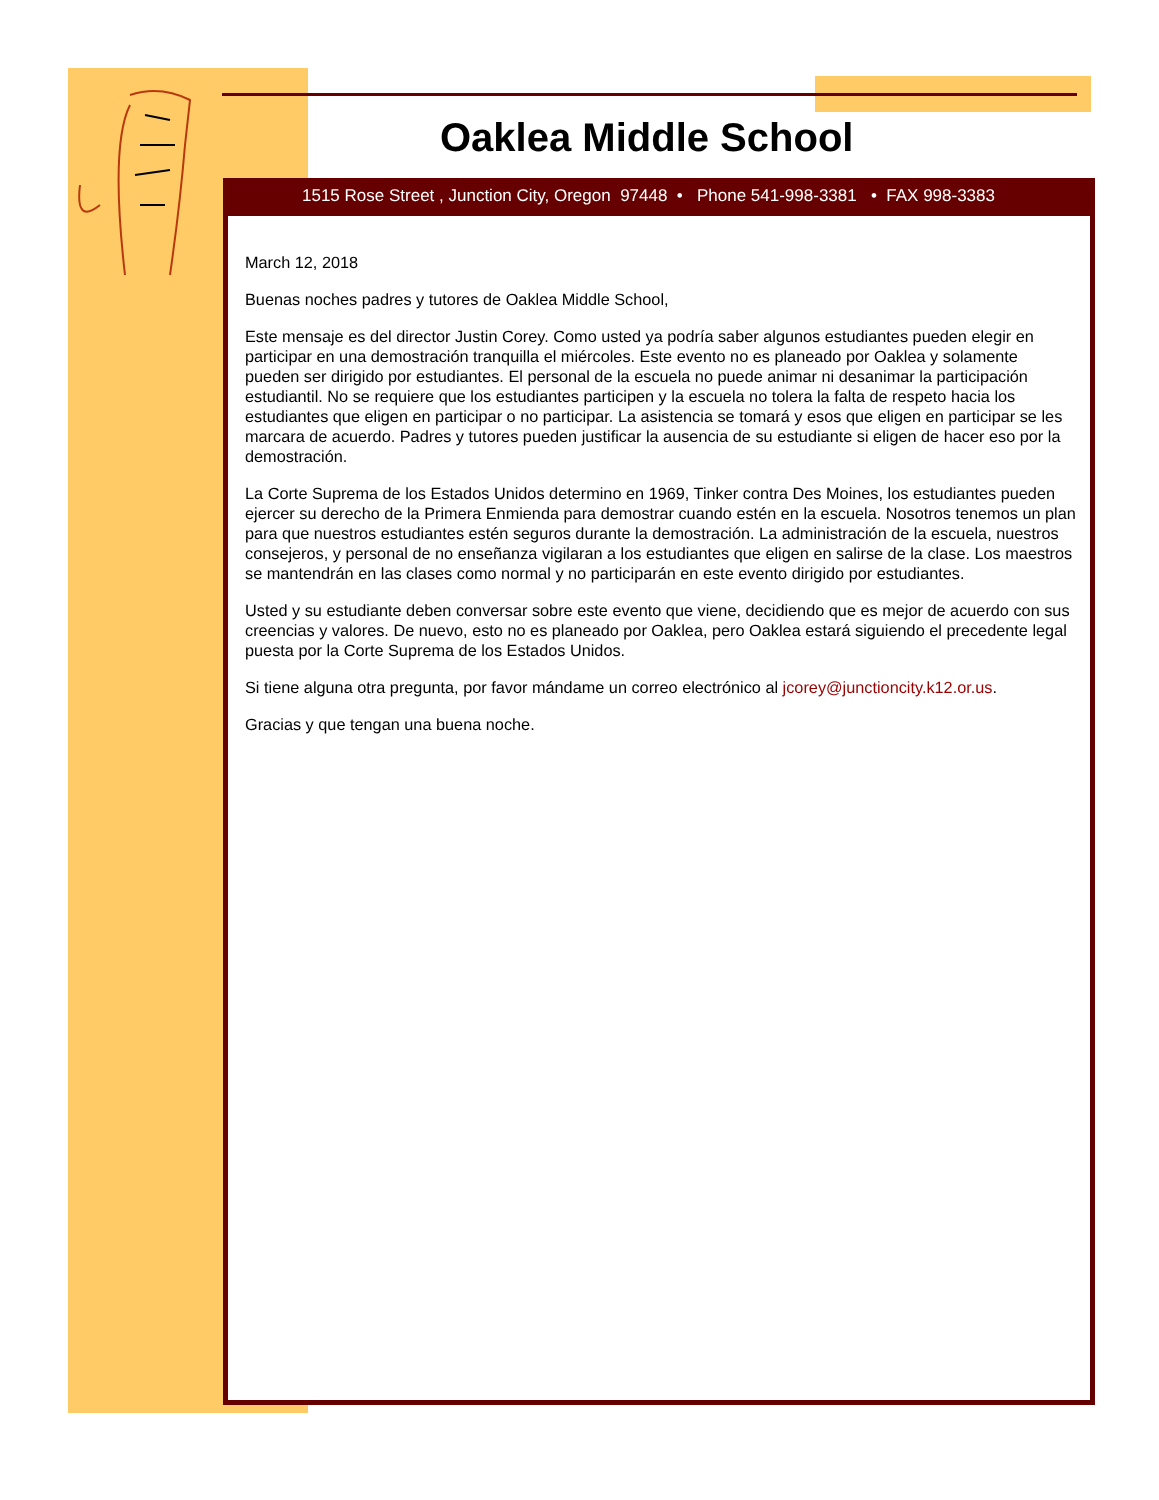Oaklea Middle School
1515 Rose Street , Junction City, Oregon 97448 • Phone 541-998-3381 • FAX 998-3383
March 12, 2018
Buenas noches padres y tutores de Oaklea Middle School,
Este mensaje es del director Justin Corey. Como usted ya podría saber algunos estudiantes pueden elegir en participar en una demostración tranquilla el miércoles. Este evento no es planeado por Oaklea y solamente pueden ser dirigido por estudiantes. El personal de la escuela no puede animar ni desanimar la participación estudiantil. No se requiere que los estudiantes participen y la escuela no tolera la falta de respeto hacia los estudiantes que eligen en participar o no participar. La asistencia se tomará y esos que eligen en participar se les marcara de acuerdo. Padres y tutores pueden justificar la ausencia de su estudiante si eligen de hacer eso por la demostración.
La Corte Suprema de los Estados Unidos determino en 1969, Tinker contra Des Moines, los estudiantes pueden ejercer su derecho de la Primera Enmienda para demostrar cuando estén en la escuela. Nosotros tenemos un plan para que nuestros estudiantes estén seguros durante la demostración. La administración de la escuela, nuestros consejeros, y personal de no enseñanza vigilaran a los estudiantes que eligen en salirse de la clase. Los maestros se mantendrán en las clases como normal y no participarán en este evento dirigido por estudiantes.
Usted y su estudiante deben conversar sobre este evento que viene, decidiendo que es mejor de acuerdo con sus creencias y valores. De nuevo, esto no es planeado por Oaklea, pero Oaklea estará siguiendo el precedente legal puesta por la Corte Suprema de los Estados Unidos.
Si tiene alguna otra pregunta, por favor mándame un correo electrónico al jcorey@junctioncity.k12.or.us.
Gracias y que tengan una buena noche.